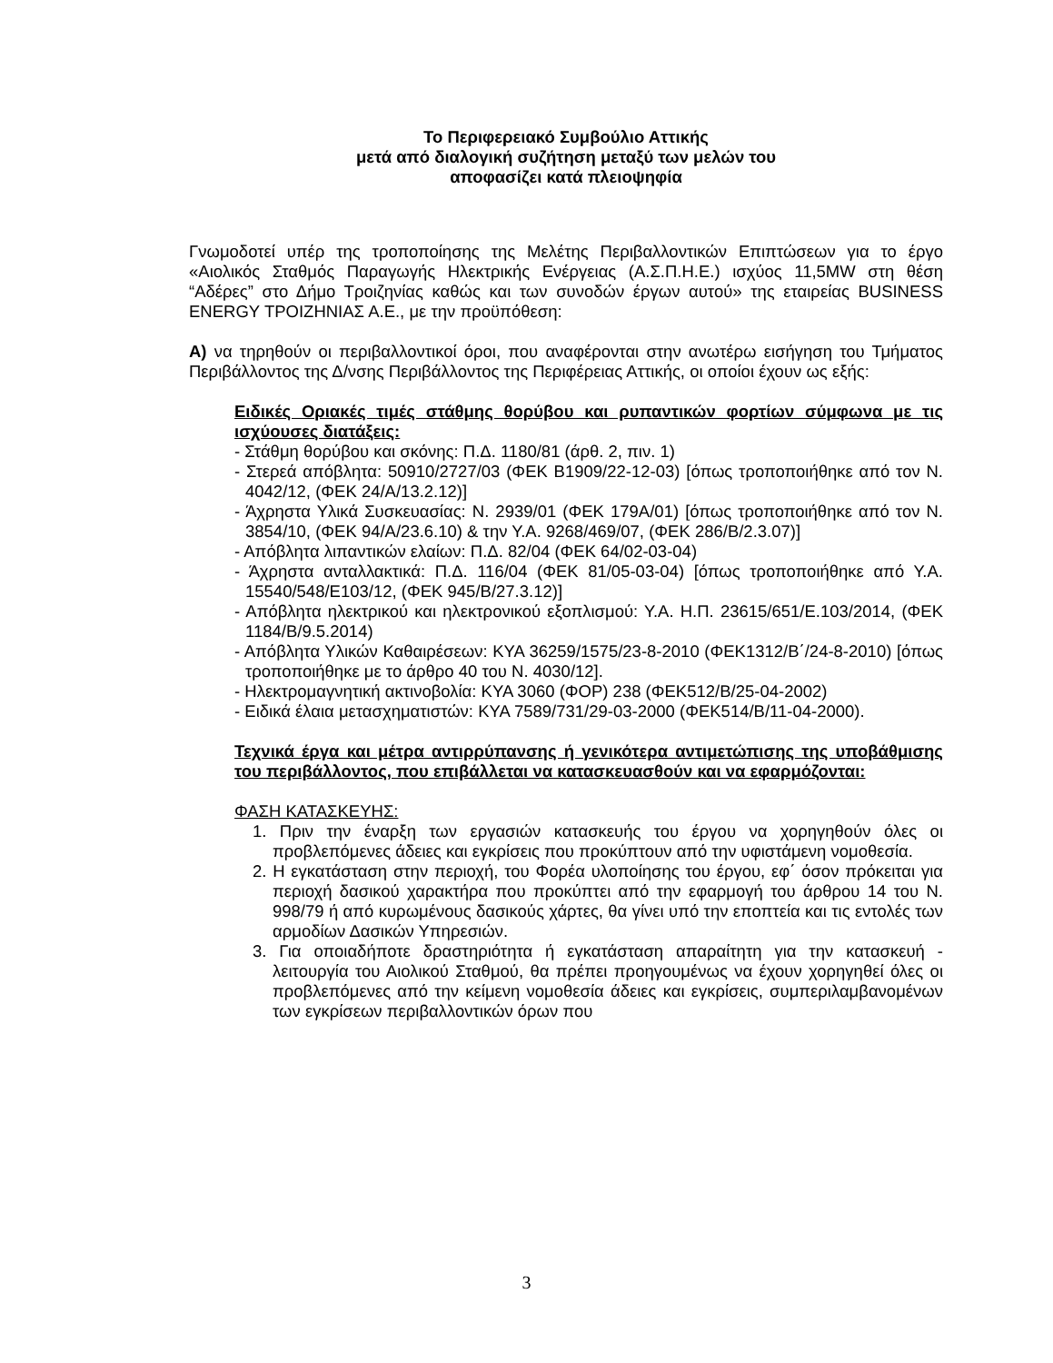Το Περιφερειακό Συμβούλιο Αττικής
μετά από διαλογική συζήτηση μεταξύ των μελών του
αποφασίζει κατά πλειοψηφία
Γνωμοδοτεί υπέρ της τροποποίησης της Μελέτης Περιβαλλοντικών Επιπτώσεων για το έργο «Αιολικός Σταθμός Παραγωγής Ηλεκτρικής Ενέργειας (Α.Σ.Π.Η.Ε.) ισχύος 11,5MW στη θέση “Αδέρες” στο Δήμο Τροιζηνίας καθώς και των συνοδών έργων αυτού» της εταιρείας BUSINESS ENERGY ΤΡΟΙΖΗΝΙΑΣ Α.Ε., με την προϋπόθεση:
Α) να τηρηθούν οι περιβαλλοντικοί όροι, που αναφέρονται στην ανωτέρω εισήγηση του Τμήματος Περιβάλλοντος της Δ/νσης Περιβάλλοντος της Περιφέρειας Αττικής, οι οποίοι έχουν ως εξής:
Ειδικές Οριακές τιμές στάθμης θορύβου και ρυπαντικών φορτίων σύμφωνα με τις ισχύουσες διατάξεις:
- Στάθμη θορύβου και σκόνης: Π.Δ. 1180/81 (άρθ. 2, πιν. 1)
- Στερεά απόβλητα: 50910/2727/03 (ΦΕΚ Β1909/22-12-03) [όπως τροποποιήθηκε από τον Ν. 4042/12, (ΦΕΚ 24/Α/13.2.12)]
- Άχρηστα Υλικά Συσκευασίας: Ν. 2939/01 (ΦΕΚ 179Α/01) [όπως τροποποιήθηκε από τον Ν. 3854/10, (ΦΕΚ 94/Α/23.6.10) & την Υ.Α. 9268/469/07, (ΦΕΚ 286/Β/2.3.07)]
- Απόβλητα λιπαντικών ελαίων: Π.Δ. 82/04 (ΦΕΚ 64/02-03-04)
- Άχρηστα ανταλλακτικά: Π.Δ. 116/04 (ΦΕΚ 81/05-03-04) [όπως τροποποιήθηκε από Υ.Α. 15540/548/Ε103/12, (ΦΕΚ 945/Β/27.3.12)]
- Απόβλητα ηλεκτρικού και ηλεκτρονικού εξοπλισμού: Υ.Α. Η.Π. 23615/651/Ε.103/2014, (ΦΕΚ 1184/Β/9.5.2014)
- Απόβλητα Υλικών Καθαιρέσεων: ΚΥΑ 36259/1575/23-8-2010 (ΦΕΚ1312/Β΄/24-8-2010) [όπως τροποποιήθηκε με το άρθρο 40 του Ν. 4030/12].
- Ηλεκτρομαγνητική ακτινοβολία: ΚΥΑ 3060 (ΦΟΡ) 238 (ΦΕΚ512/Β/25-04-2002)
- Ειδικά έλαια μετασχηματιστών: ΚΥΑ 7589/731/29-03-2000 (ΦΕΚ514/Β/11-04-2000).
Τεχνικά έργα και μέτρα αντιρρύπανσης ή γενικότερα αντιμετώπισης της υποβάθμισης του περιβάλλοντος, που επιβάλλεται να κατασκευασθούν και να εφαρμόζονται:
ΦΑΣΗ ΚΑΤΑΣΚΕΥΗΣ:
1. Πριν την έναρξη των εργασιών κατασκευής του έργου να χορηγηθούν όλες οι προβλεπόμενες άδειες και εγκρίσεις που προκύπτουν από την υφιστάμενη νομοθεσία.
2. Η εγκατάσταση στην περιοχή, του Φορέα υλοποίησης του έργου, εφ΄ όσον πρόκειται για περιοχή δασικού χαρακτήρα που προκύπτει από την εφαρμογή του άρθρου 14 του Ν. 998/79 ή από κυρωμένους δασικούς χάρτες, θα γίνει υπό την εποπτεία και τις εντολές των αρμοδίων Δασικών Υπηρεσιών.
3. Για οποιαδήποτε δραστηριότητα ή εγκατάσταση απαραίτητη για την κατασκευή - λειτουργία του Αιολικού Σταθμού, θα πρέπει προηγουμένως να έχουν χορηγηθεί όλες οι προβλεπόμενες από την κείμενη νομοθεσία άδειες και εγκρίσεις, συμπεριλαμβανομένων των εγκρίσεων περιβαλλοντικών όρων που
3